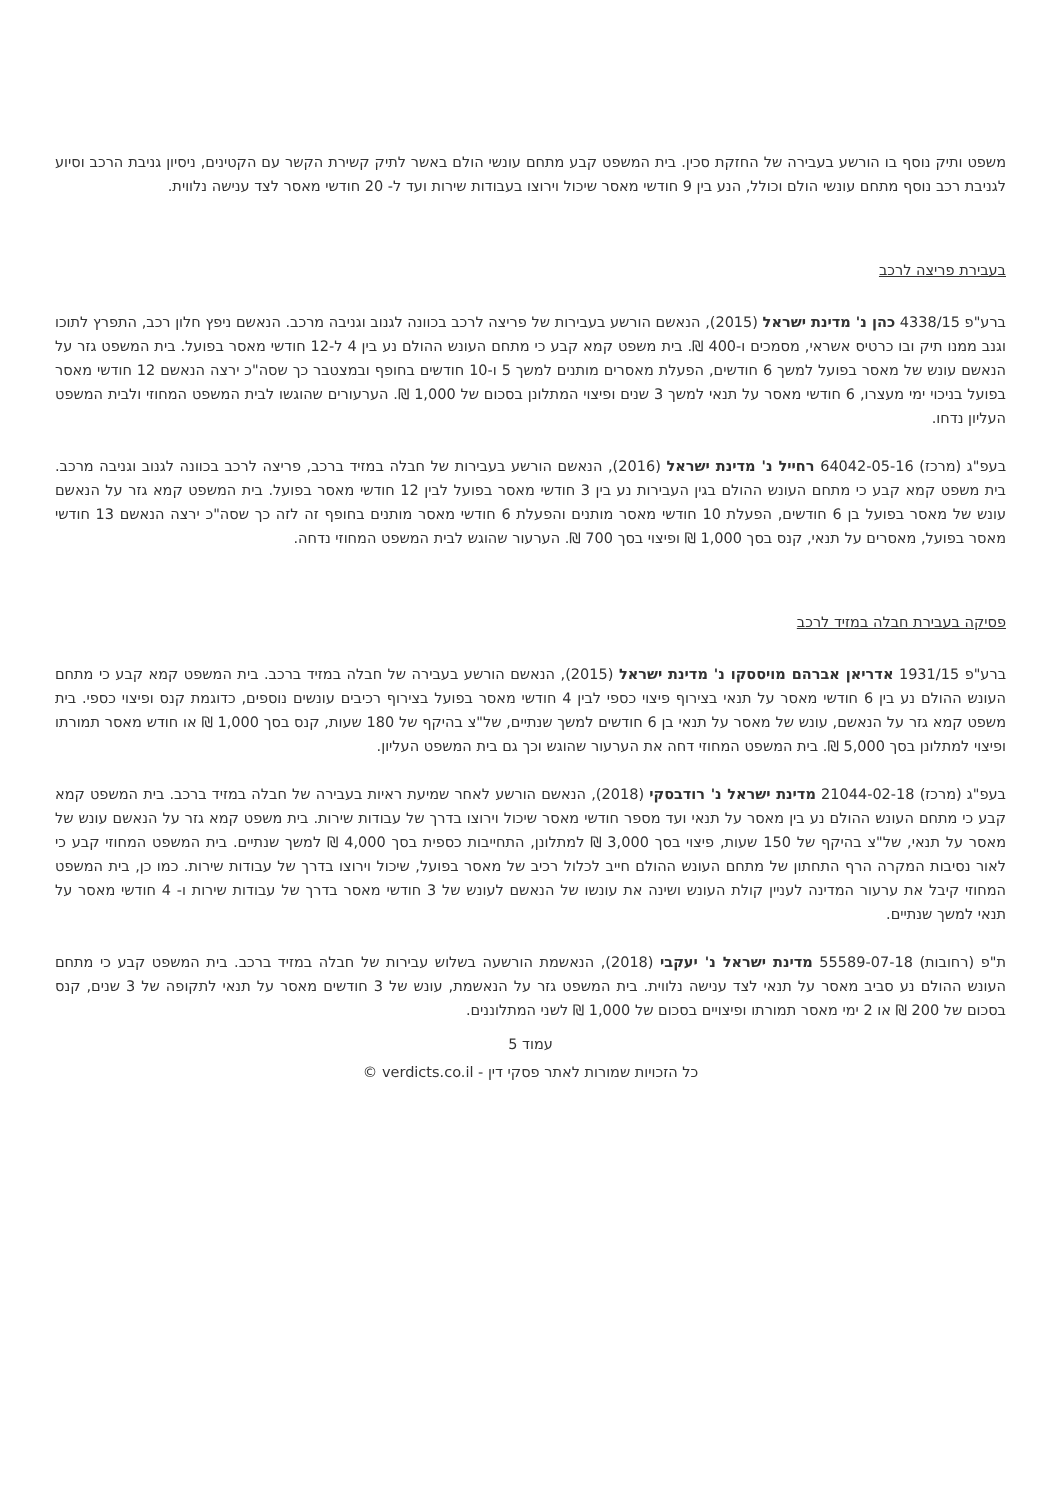משפט ותיק נוסף בו הורשע בעבירה של החזקת סכין. בית המשפט קבע מתחם עונשי הולם באשר לתיק קשירת הקשר עם הקטינים, ניסיון גניבת הרכב וסיוע לגניבת רכב נוסף מתחם עונשי הולם וכולל, הנע בין 9 חודשי מאסר שיכול וירוצו בעבודות שירות ועד ל- 20 חודשי מאסר לצד ענישה נלווית.
בעבירת פריצה לרכב
ברע"פ 4338/15 כהן נ' מדינת ישראל (2015), הנאשם הורשע בעבירות של פריצה לרכב בכוונה לגנוב וגניבה מרכב. הנאשם ניפץ חלון רכב, התפרץ לתוכו וגנב ממנו תיק ובו כרטיס אשראי, מסמכים ו-400 ₪. בית משפט קמא קבע כי מתחם העונש ההולם נע בין 4 ל-12 חודשי מאסר בפועל. בית המשפט גזר על הנאשם עונש של מאסר בפועל למשך 6 חודשים, הפעלת מאסרים מותנים למשך 5 ו-10 חודשים בחופף ובמצטבר כך שסה"כ ירצה הנאשם 12 חודשי מאסר בפועל בניכוי ימי מעצרו, 6 חודשי מאסר על תנאי למשך 3 שנים ופיצוי המתלונן בסכום של 1,000 ₪. הערעורים שהוגשו לבית המשפט המחוזי ולבית המשפט העליון נדחו.
בעפ"ג (מרכז) 64042-05-16 רחייל נ' מדינת ישראל (2016), הנאשם הורשע בעבירות של חבלה במזיד ברכב, פריצה לרכב בכוונה לגנוב וגניבה מרכב. בית משפט קמא קבע כי מתחם העונש ההולם בגין העבירות נע בין 3 חודשי מאסר בפועל לבין 12 חודשי מאסר בפועל. בית המשפט קמא גזר על הנאשם עונש של מאסר בפועל בן 6 חודשים, הפעלת 10 חודשי מאסר מותנים והפעלת 6 חודשי מאסר מותנים בחופף זה לזה כך שסה"כ ירצה הנאשם 13 חודשי מאסר בפועל, מאסרים על תנאי, קנס בסך 1,000 ₪ ופיצוי בסך 700 ₪. הערעור שהוגש לבית המשפט המחוזי נדחה.
פסיקה בעבירת חבלה במזיד לרכב
ברע"פ 1931/15 אדריאן אברהם מויססקו נ' מדינת ישראל (2015), הנאשם הורשע בעבירה של חבלה במזיד ברכב. בית המשפט קמא קבע כי מתחם העונש ההולם נע בין 6 חודשי מאסר על תנאי בצירוף פיצוי כספי לבין 4 חודשי מאסר בפועל בצירוף רכיבים עונשים נוספים, כדוגמת קנס ופיצוי כספי. בית משפט קמא גזר על הנאשם, עונש של מאסר על תנאי בן 6 חודשים למשך שנתיים, של"צ בהיקף של 180 שעות, קנס בסך 1,000 ₪ או חודש מאסר תמורתו ופיצוי למתלונן בסך 5,000 ₪. בית המשפט המחוזי דחה את הערעור שהוגש וכך גם בית המשפט העליון.
בעפ"ג (מרכז) 21044-02-18 מדינת ישראל נ' רודבסקי (2018), הנאשם הורשע לאחר שמיעת ראיות בעבירה של חבלה במזיד ברכב. בית המשפט קמא קבע כי מתחם העונש ההולם נע בין מאסר על תנאי ועד מספר חודשי מאסר שיכול וירוצו בדרך של עבודות שירות. בית משפט קמא גזר על הנאשם עונש של מאסר על תנאי, של"צ בהיקף של 150 שעות, פיצוי בסך 3,000 ₪ למתלונן, התחייבות כספית בסך 4,000 ₪ למשך שנתיים. בית המשפט המחוזי קבע כי לאור נסיבות המקרה הרף התחתון של מתחם העונש ההולם חייב לכלול רכיב של מאסר בפועל, שיכול וירוצו בדרך של עבודות שירות. כמו כן, בית המשפט המחוזי קיבל את ערעור המדינה לעניין קולת העונש ושינה את עונשו של הנאשם לעונש של 3 חודשי מאסר בדרך של עבודות שירות ו- 4 חודשי מאסר על תנאי למשך שנתיים.
ת"פ (רחובות) 55589-07-18 מדינת ישראל נ' יעקבי (2018), הנאשמת הורשעה בשלוש עבירות של חבלה במזיד ברכב. בית המשפט קבע כי מתחם העונש ההולם נע סביב מאסר על תנאי לצד ענישה נלווית. בית המשפט גזר על הנאשמת, עונש של 3 חודשים מאסר על תנאי לתקופה של 3 שנים, קנס בסכום של 200 ₪ או 2 ימי מאסר תמורתו ופיצויים בסכום של 1,000 ₪ לשני המתלוננים.
עמוד 5
כל הזכויות שמורות לאתר פסקי דין - verdicts.co.il ©